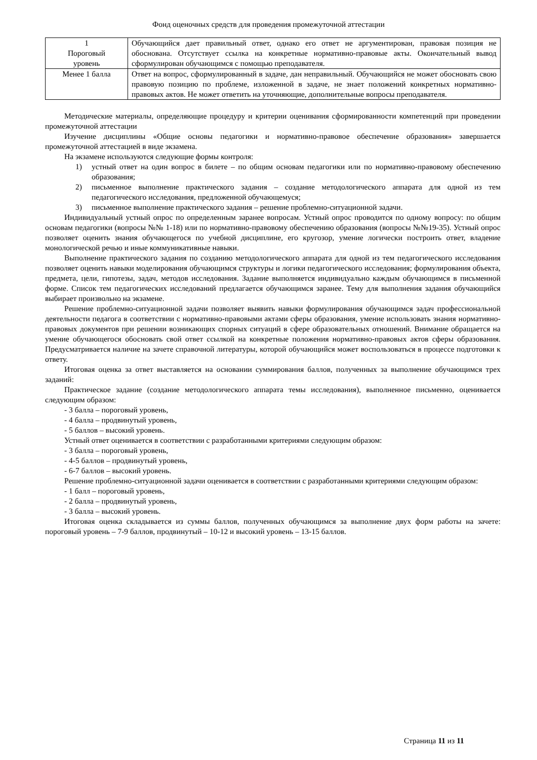Фонд оценочных средств для проведения промежуточной аттестации
| 1 Пороговый уровень | Обучающийся дает правильный ответ, однако его ответ не аргументирован, правовая позиция не обоснована. Отсутствует ссылка на конкретные нормативно-правовые акты. Окончательный вывод сформулирован обучающимся с помощью преподавателя. |
| Менее 1 балла | Ответ на вопрос, сформулированный в задаче, дан неправильный. Обучающийся не может обосновать свою правовую позицию по проблеме, изложенной в задаче, не знает положений конкретных нормативно-правовых актов. Не может ответить на уточняющие, дополнительные вопросы преподавателя. |
Методические материалы, определяющие процедуру и критерии оценивания сформированности компетенций при проведении промежуточной аттестации
Изучение дисциплины «Общие основы педагогики и нормативно-правовое обеспечение образования» завершается промежуточной аттестацией в виде экзамена.
На экзамене используются следующие формы контроля:
1) устный ответ на один вопрос в билете – по общим основам педагогики или по нормативно-правовому обеспечению образования;
2) письменное выполнение практического задания – создание методологического аппарата для одной из тем педагогического исследования, предложенной обучающемуся;
3) письменное выполнение практического задания – решение проблемно-ситуационной задачи.
Индивидуальный устный опрос по определенным заранее вопросам. Устный опрос проводится по одному вопросу: по общим основам педагогики (вопросы №№ 1-18) или по нормативно-правовому обеспечению образования (вопросы №№19-35). Устный опрос позволяет оценить знания обучающегося по учебной дисциплине, его кругозор, умение логически построить ответ, владение монологической речью и иные коммуникативные навыки.
Выполнение практического задания по созданию методологического аппарата для одной из тем педагогического исследования позволяет оценить навыки моделирования обучающимся структуры и логики педагогического исследования; формулирования объекта, предмета, цели, гипотезы, задач, методов исследования. Задание выполняется индивидуально каждым обучающимся в письменной форме. Список тем педагогических исследований предлагается обучающимся заранее. Тему для выполнения задания обучающийся выбирает произвольно на экзамене.
Решение проблемно-ситуационной задачи позволяет выявить навыки формулирования обучающимся задач профессиональной деятельности педагога в соответствии с нормативно-правовыми актами сферы образования, умение использовать знания нормативно-правовых документов при решении возникающих спорных ситуаций в сфере образовательных отношений. Внимание обращается на умение обучающегося обосновать свой ответ ссылкой на конкретные положения нормативно-правовых актов сферы образования. Предусматривается наличие на зачете справочной литературы, которой обучающийся может воспользоваться в процессе подготовки к ответу.
Итоговая оценка за ответ выставляется на основании суммирования баллов, полученных за выполнение обучающимся трех заданий:
Практическое задание (создание методологического аппарата темы исследования), выполненное письменно, оценивается следующим образом:
- 3 балла – пороговый уровень,
- 4 балла – продвинутый уровень,
- 5 баллов – высокий уровень.
Устный ответ оценивается в соответствии с разработанными критериями следующим образом:
- 3 балла – пороговый уровень,
- 4-5 баллов – продвинутый уровень,
- 6-7 баллов – высокий уровень.
Решение проблемно-ситуационной задачи оценивается в соответствии с разработанными критериями следующим образом:
- 1 балл – пороговый уровень,
- 2 балла – продвинутый уровень,
- 3 балла – высокий уровень.
Итоговая оценка складывается из суммы баллов, полученных обучающимся за выполнение двух форм работы на зачете: пороговый уровень – 7-9 баллов, продвинутый – 10-12 и высокий уровень – 13-15 баллов.
Страница 11 из 11